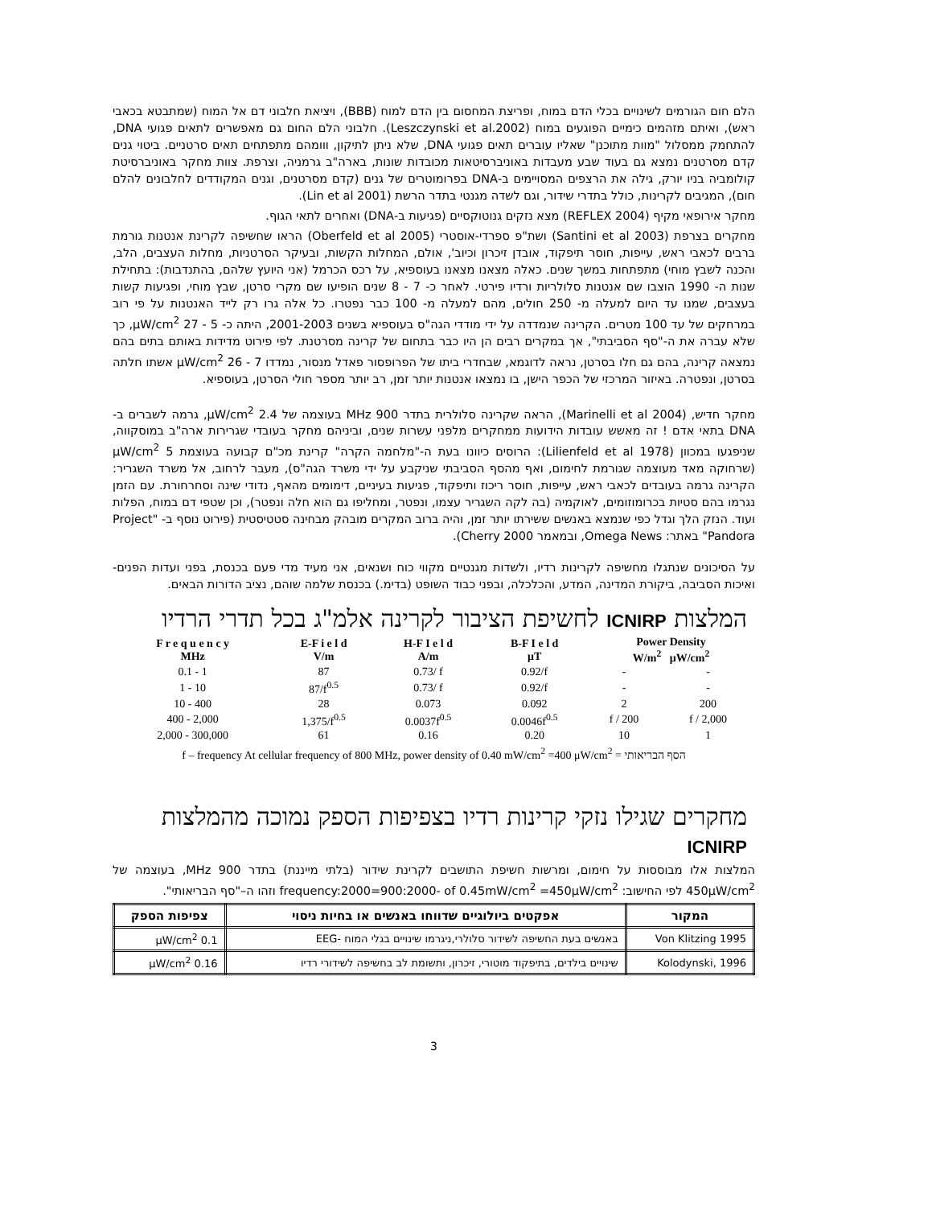הלם חום הגורמים לשינויים בכלי הדם במוח, ופריצת המחסום בין הדם למוח (BBB), ויציאת חלבוני דם אל המוח (שמתבטא בכאבי ראש), ואיתם מזהמים כימיים הפוגעים במוח (Leszczynski et al.2002). חלבוני הלם החום גם מאפשרים לתאים פגועי DNA, להתחמק ממסלול "מוות מתוכנן" שאליו עוברים תאים פגועי DNA, שלא ניתן לתיקון, ווומהם מתפתחים תאים סרטניים. ביטוי גנים קדם מסרטנים נמצא גם בעוד שבע מעבדות באוניברסיטאות מכובדות שונות, בארה"ב גרמניה, וצרפת. צוות מחקר באוניברסיטת קולומביה בניו יורק, גילה את הרצפים המסויימים ב-DNA בפרומוטרים של גנים (קדם מסרטנים, וגנים המקודדים לחלבונים להלם חום), המגיבים לקרינות, כולל בתדרי שידור, וגם לשדה מגנטי בתדר הרשת (Lin et al 2001).
מחקר אירופאי מקיף (REFLEX 2004) מצא נזקים גנוטוקסיים (פגיעות ב-DNA) ואחרים לתאי הגוף.
מחקרים בצרפת (Santini et al 2003) ושת"פ ספרדי-אוסטרי (Oberfeld et al 2005) הראו שחשיפה לקרינת אנטנות גורמת ברבים לכאבי ראש, עייפות, חוסר תיפקוד, אובדן זיכרון וכיוב', אולם, המחלות הקשות, ובעיקר הסרטניות, מחלות העצבים, הלב, והכנה לשבץ מוחי) מתפתחות במשך שנים. כאלה מצאנו מצאנו בעוספיא, על רכס הכרמל (אני היועץ שלהם, בהתנדבות): בתחילת שנות ה- 1990 הוצבו שם אנטנות סלולריות ורדיו פירטי. לאחר כ- 7 - 8 שנים הופיעו שם מקרי סרטן, שבץ מוחי, ופגיעות קשות בעצבים, שמנו עד היום למעלה מ- 250 חולים, מהם למעלה מ- 100 כבר נפטרו. כל אלה גרו רק לייד האנטנות על פי רוב במרחקים של עד 100 מטרים. הקרינה שנמדדה על ידי מודדי הגה"ס בעוספיא בשנים 2001-2003, היתה כ- 5 - 27 μW/cm<sup>2</sup>, כך שלא עברה את ה-"סף הסביבתי", אך במקרים רבים הן היו כבר בתחום של קרינה מסרטנת. לפי פירוט מדידות באותם בתים בהם נמצאה קרינה, בהם גם חלו בסרטן, נראה לדוגמא, שבחדרי ביתו של הפרופסור פאדל מנסור, נמדדו 7 - 26 μW/cm<sup>2</sup> אשתו חלתה בסרטן, ונפטרה. באיזור המרכזי של הכפר הישן, בו נמצאו אנטנות יותר זמן, רב יותר מספר חולי הסרטן, בעוספיא.
מחקר חדיש, (Marinelli et al 2004), הראה שקרינה סלולרית בתדר 900 MHz בעוצמה של 2.4 μW/cm<sup>2</sup>, גרמה לשברים ב- DNA בתאי אדם ! זה מאשש עובדות הידועות ממחקרים מלפני עשרות שנים, וביניהם מחקר בעובדי שגרירות ארה"ב במוסקווה, שניפגעו במכוון (Lilienfeld et al 1978): הרוסים כיוונו בעת ה-"מלחמה הקרה" קרינת מכ"ם קבועה בעוצמת 5 μW/cm<sup>2</sup> (שרחוקה מאד מעוצמה שגורמת לחימום, ואף מהסף הסביבתי שניקבע על ידי משרד הגה"ס), מעבר לרחוב, אל משרד השגריר: הקרינה גרמה בעובדים לכאבי ראש, עייפות, חוסר ריכוז ותיפקוד, פגיעות בעיניים, דימומים מהאף, נדודי שינה וסחרחורת. עם הזמן נגרמו בהם סטיות בכרומוזומים, לאוקמיה (בה לקה השגריר עצמו, ונפטר, ומחליפו גם הוא חלה ונפטר), וכן שטפי דם במוח, הפלות ועוד. הנזק הלך וגדל כפי שנמצא באנשים ששירתו יותר זמן, והיה ברוב המקרים מובהק מבחינה סטטיסטית (פירוט נוסף ב- "Project Pandora" באתר: Omega News, ובמאמר Cherry 2000).
על הסיכונים שנתגלו מחשיפה לקרינות רדיו, ולשדות מגנטיים מקווי כוח ושנאים, אני מעיד מדי פעם בכנסת, בפני ועדות הפנים-ואיכות הסביבה, ביקורת המדינה, המדע, והכלכלה, ובפני כבוד השופט (בדימ.) בכנסת שלמה שוהם, נציב הדורות הבאים.
המלצות ICNIRP לחשיפת הציבור לקרינה אלמ"ג בכל תדרי הרדיו
| F r e q u e n c y MHz | E-F i e l d V/m | H-F I e l d A/m | B-F I e l d μT | Power Density W/m<sup>2</sup> μW/cm<sup>2</sup> | |
| --- | --- | --- | --- | --- | --- |
| 0.1 - 1 | 87 | 0.73/ f | 0.92/f | - | - |
| 1 - 10 | 87/f<sup>0.5</sup> | 0.73/ f | 0.92/f | - | - |
| 10 - 400 | 28 | 0.073 | 0.092 | 2 | 200 |
| 400 - 2,000 | 1,375/f<sup>0.5</sup> | 0.0037f<sup>0.5</sup> | 0.0046f<sup>0.5</sup> | f / 200 | f / 2,000 |
| 2,000 - 300,000 | 61 | 0.16 | 0.20 | 10 | 1 |
f – frequency At cellular frequency of 800 MHz, power density of 0.40 mW/cm<sup>2</sup> =400 μW/cm<sup>2</sup> = הסף הבריאותי
מחקרים שגילו נזקי קרינות רדיו בצפיפות הספק נמוכה מהמלצות ICNIRP
המלצות אלו מבוססות על חימום, ומרשות חשיפת התושבים לקרינת שידור (בלתי מייננת) בתדר 900 MHz, בעוצמה של 450μW/cm<sup>2</sup> לפי החישוב: frequency:2000=900:2000- of 0.45mW/cm<sup>2</sup> =450μW/cm<sup>2</sup> וזהו ה–"סף הבריאותי".
| המקור | אפקטים ביולוגיים שדווחו באנשים או בחיות ניסוי | צפיפות הספק |
| --- | --- | --- |
| Von Klitzing 1995 | באנשים בעת החשיפה לשידור סלולרי,ניגרמו שינויים בגלי המוח -EEG | 0.1 μW/cm<sup>2</sup> |
| Kolodynski, 1996 | שינויים בילדים, בתיפקוד מוטורי, זיכרון, ותשומת לב בחשיפה לשידורי רדיו | 0.16 μW/cm<sup>2</sup> |
3